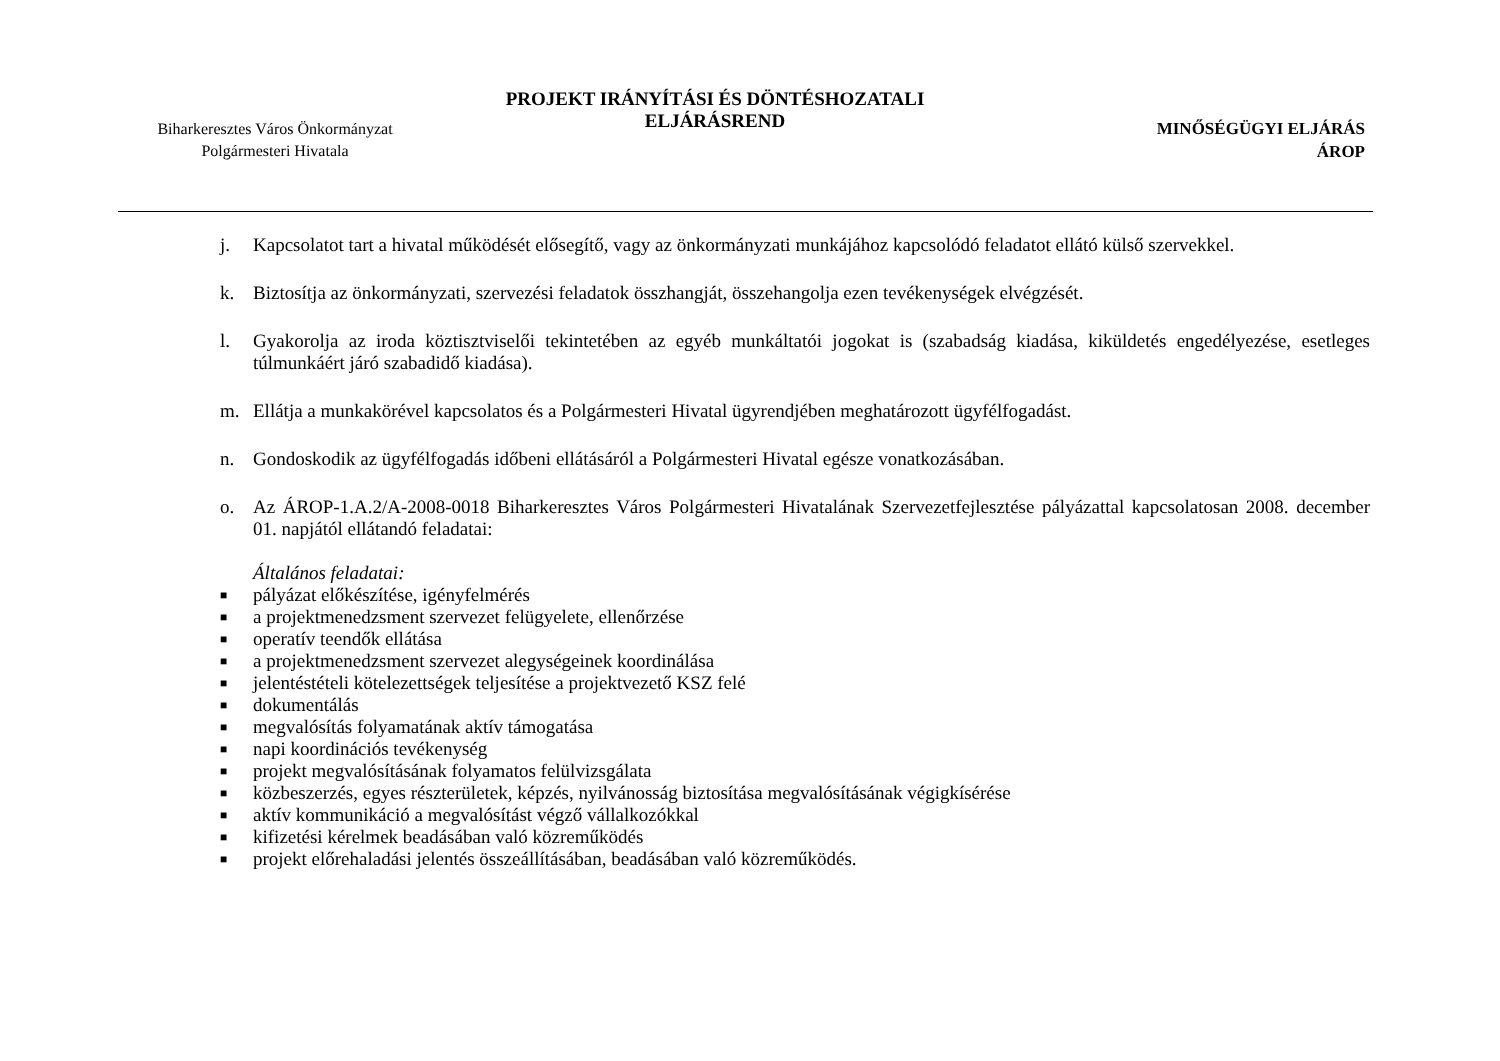Biharkeresztes Város Önkormányzat
Polgármesteri Hivatala
PROJEKT IRÁNYÍTÁSI ÉS DÖNTÉSHOZATALI ELJÁRÁSREND
MINŐSÉGÜGYI ELJÁRÁS
ÁROP
j. Kapcsolatot tart a hivatal működését elősegítő, vagy az önkormányzati munkájához kapcsolódó feladatot ellátó külső szervekkel.
k. Biztosítja az önkormányzati, szervezési feladatok összhangját, összehangolja ezen tevékenységek elvégzését.
l. Gyakorolja az iroda köztisztviselői tekintetében az egyéb munkáltatói jogokat is (szabadság kiadása, kiküldetés engedélyezése, esetleges túlmunkáért járó szabadidő kiadása).
m. Ellátja a munkakörével kapcsolatos és a Polgármesteri Hivatal ügyrendjében meghatározott ügyfélfogadást.
n. Gondoskodik az ügyfélfogadás időbeni ellátásáról a Polgármesteri Hivatal egésze vonatkozásában.
o. Az ÁROP-1.A.2/A-2008-0018 Biharkeresztes Város Polgármesteri Hivatalának Szervezetfejlesztése pályázattal kapcsolatosan 2008. december 01. napjától ellátandó feladatai:
Általános feladatai:
■ pályázat előkészítése, igényfelmérés
■ a projektmenedzsment szervezet felügyelete, ellenőrzése
■ operatív teendők ellátása
■ a projektmenedzsment szervezet alegységeinek koordinálása
■ jelentéstételi kötelezettségek teljesítése a projektvezető KSZ felé
■ dokumentálás
■ megvalósítás folyamatának aktív támogatása
■ napi koordinációs tevékenység
■ projekt megvalósításának folyamatos felülvizsgálata
■ közbeszerzés, egyes részterületek, képzés, nyilvánosság biztosítása megvalósításának végigkísérése
■ aktív kommunikáció a megvalósítást végző vállalkozókkal
■ kifizetési kérelmek beadásában való közreműködés
■ projekt előrehaladási jelentés összeállításában, beadásában való közreműködés.